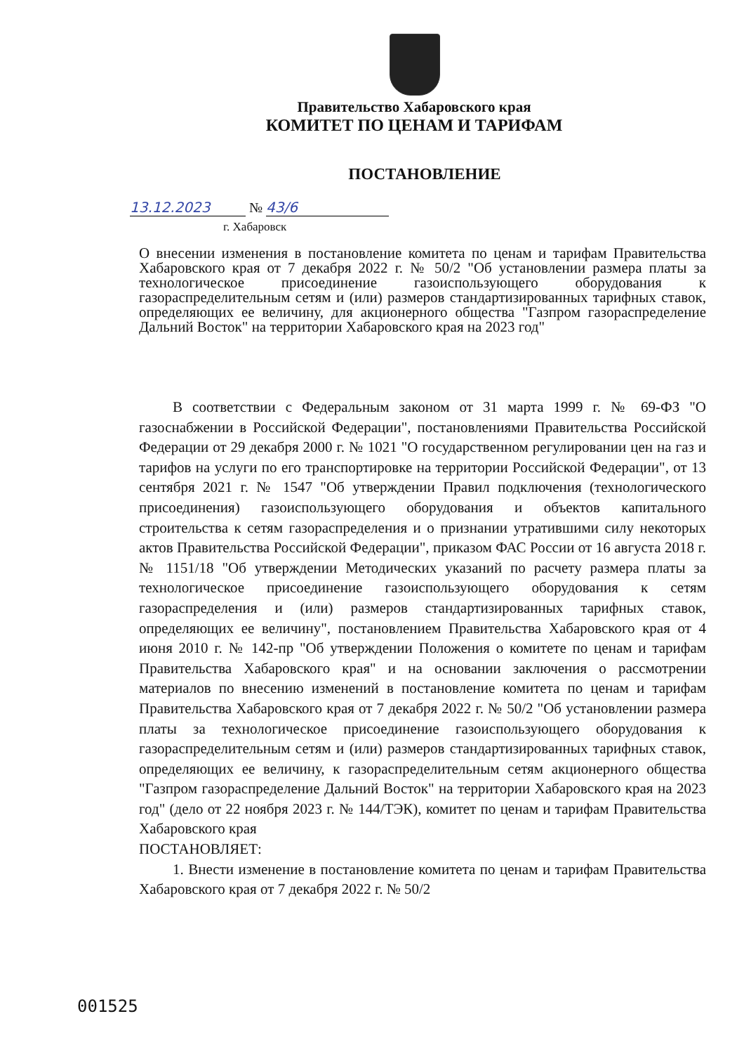Правительство Хабаровского края
КОМИТЕТ ПО ЦЕНАМ И ТАРИФАМ
ПОСТАНОВЛЕНИЕ
13.12.2023 № 43/6
г. Хабаровск
О внесении изменения в постановление комитета по ценам и тарифам Правительства Хабаровского края от 7 декабря 2022 г. № 50/2 "Об установлении размера платы за технологическое присоединение газоиспользующего оборудования к газораспределительным сетям и (или) размеров стандартизированных тарифных ставок, определяющих ее величину, для акционерного общества "Газпром газораспределение Дальний Восток" на территории Хабаровского края на 2023 год"
В соответствии с Федеральным законом от 31 марта 1999 г. № 69-ФЗ "О газоснабжении в Российской Федерации", постановлениями Правительства Российской Федерации от 29 декабря 2000 г. № 1021 "О государственном регулировании цен на газ и тарифов на услуги по его транспортировке на территории Российской Федерации", от 13 сентября 2021 г. № 1547 "Об утверждении Правил подключения (технологического присоединения) газоиспользующего оборудования и объектов капитального строительства к сетям газораспределения и о признании утратившими силу некоторых актов Правительства Российской Федерации", приказом ФАС России от 16 августа 2018 г. № 1151/18 "Об утверждении Методических указаний по расчету размера платы за технологическое присоединение газоиспользующего оборудования к сетям газораспределения и (или) размеров стандартизированных тарифных ставок, определяющих ее величину", постановлением Правительства Хабаровского края от 4 июня 2010 г. № 142-пр "Об утверждении Положения о комитете по ценам и тарифам Правительства Хабаровского края" и на основании заключения о рассмотрении материалов по внесению изменений в постановление комитета по ценам и тарифам Правительства Хабаровского края от 7 декабря 2022 г. № 50/2 "Об установлении размера платы за технологическое присоединение газоиспользующего оборудования к газораспределительным сетям и (или) размеров стандартизированных тарифных ставок, определяющих ее величину, к газораспределительным сетям акционерного общества "Газпром газораспределение Дальний Восток" на территории Хабаровского края на 2023 год" (дело от 22 ноября 2023 г. № 144/ТЭК), комитет по ценам и тарифам Правительства Хабаровского края
ПОСТАНОВЛЯЕТ:
1. Внести изменение в постановление комитета по ценам и тарифам Правительства Хабаровского края от 7 декабря 2022 г. № 50/2
001525